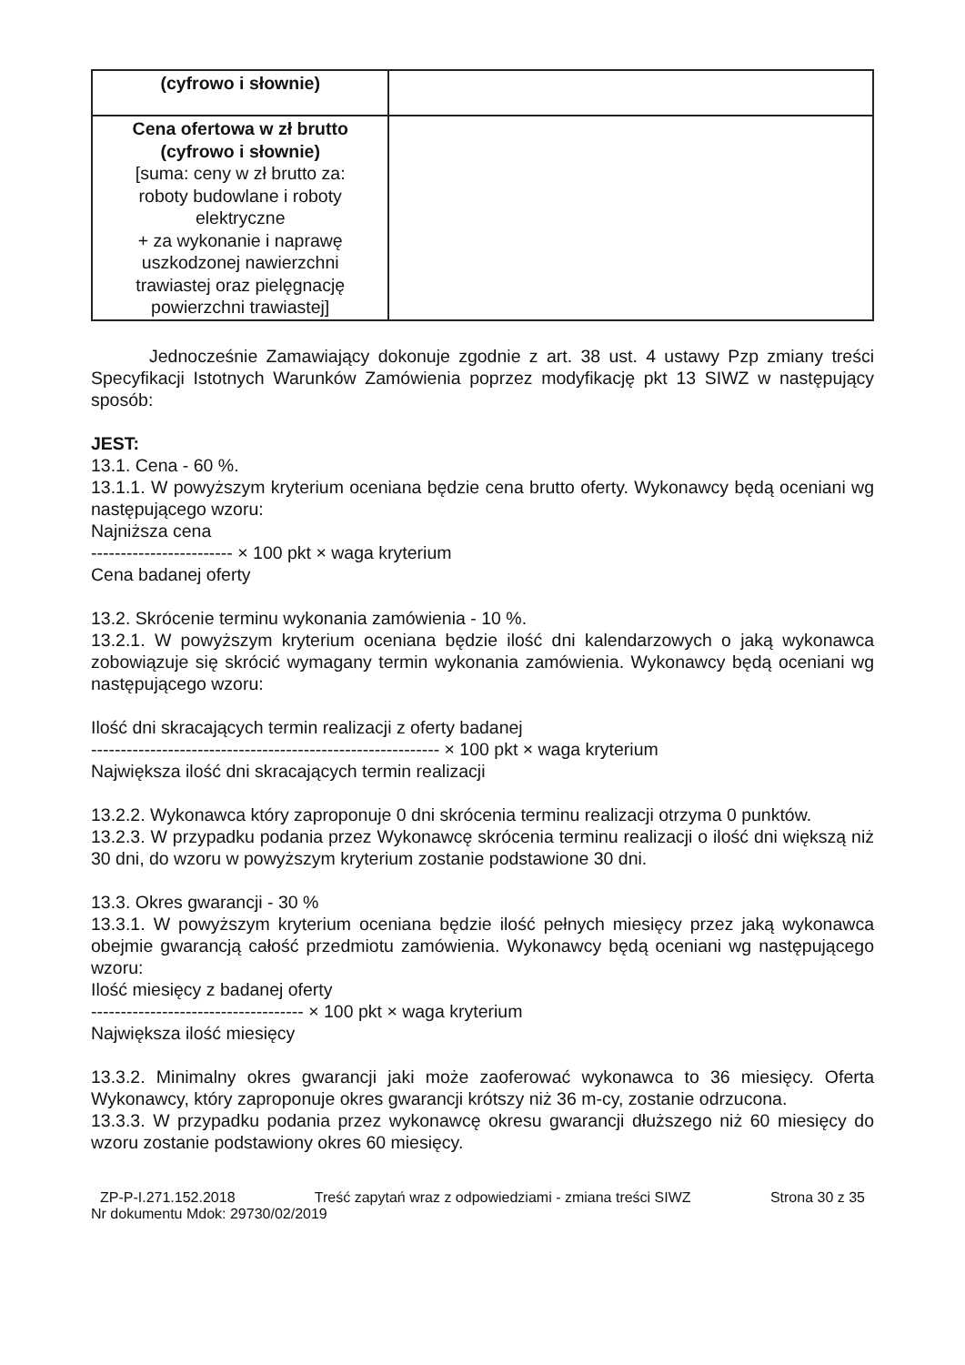| (cyfrowo i słownie) | |
| Cena ofertowa w zł brutto (cyfrowo i słownie) [suma: ceny w zł brutto za: roboty budowlane i roboty elektryczne + za wykonanie i naprawę uszkodzonej nawierzchni trawiastej oraz pielęgnację powierzchni trawiastej] | |
Jednocześnie Zamawiający dokonuje zgodnie z art. 38 ust. 4 ustawy Pzp zmiany treści Specyfikacji Istotnych Warunków Zamówienia poprzez modyfikację pkt 13 SIWZ w następujący sposób:
JEST:
13.1. Cena - 60 %.
13.1.1. W powyższym kryterium oceniana będzie cena brutto oferty. Wykonawcy będą oceniani wg następującego wzoru:
Najniższa cena
------------------------ × 100 pkt × waga kryterium
Cena badanej oferty
13.2. Skrócenie terminu wykonania zamówienia - 10 %.
13.2.1. W powyższym kryterium oceniana będzie ilość dni kalendarzowych o jaką wykonawca zobowiązuje się skrócić wymagany termin wykonania zamówienia. Wykonawcy będą oceniani wg następującego wzoru:
Ilość dni skracających termin realizacji z oferty badanej
----------------------------------------------------------- × 100 pkt × waga kryterium
Największa ilość dni skracających termin realizacji
13.2.2. Wykonawca który zaproponuje 0 dni skrócenia terminu realizacji otrzyma 0 punktów.
13.2.3. W przypadku podania przez Wykonawcę skrócenia terminu realizacji o ilość dni większą niż 30 dni, do wzoru w powyższym kryterium zostanie podstawione 30 dni.
13.3. Okres gwarancji - 30 %
13.3.1. W powyższym kryterium oceniana będzie ilość pełnych miesięcy przez jaką wykonawca obejmie gwarancją całość przedmiotu zamówienia. Wykonawcy będą oceniani wg następującego wzoru:
Ilość miesięcy z badanej oferty
------------------------------------ × 100 pkt × waga kryterium
Największa ilość miesięcy
13.3.2. Minimalny okres gwarancji jaki może zaoferować wykonawca to 36 miesięcy. Oferta Wykonawcy, który zaproponuje okres gwarancji krótszy niż 36 m-cy, zostanie odrzucona.
13.3.3. W przypadku podania przez wykonawcę okresu gwarancji dłuższego niż 60 miesięcy do wzoru zostanie podstawiony okres 60 miesięcy.
ZP-P-I.271.152.2018 Treść zapytań wraz z odpowiedziami - zmiana treści SIWZ Strona 30 z 35
Nr dokumentu Mdok: 29730/02/2019